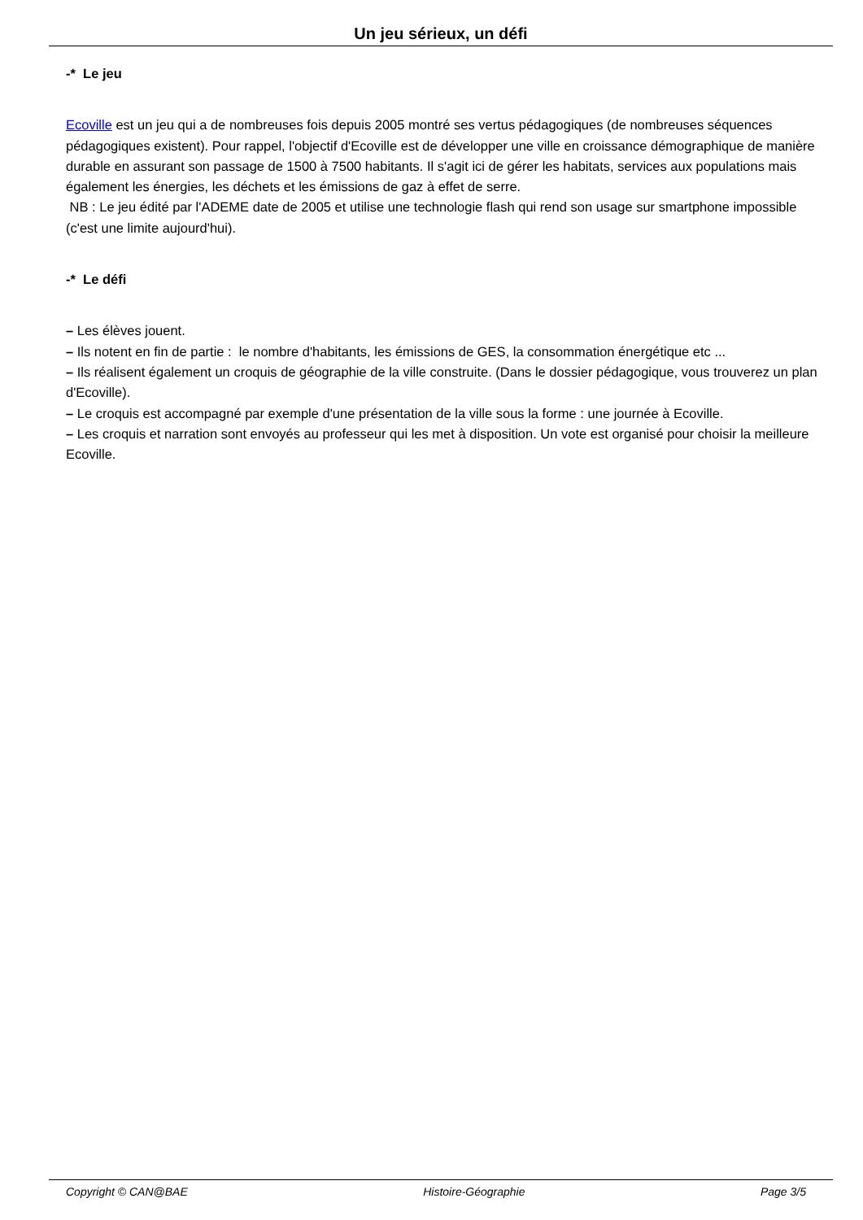Un jeu sérieux, un défi
-* Le jeu
Ecoville est un jeu qui a de nombreuses fois depuis 2005 montré ses vertus pédagogiques (de nombreuses séquences pédagogiques existent). Pour rappel, l'objectif d'Ecoville est de développer une ville en croissance démographique de manière durable en assurant son passage de 1500 à 7500 habitants. Il s'agit ici de gérer les habitats, services aux populations mais également les énergies, les déchets et les émissions de gaz à effet de serre.
NB : Le jeu édité par l'ADEME date de 2005 et utilise une technologie flash qui rend son usage sur smartphone impossible (c'est une limite aujourd'hui).
-* Le défi
– Les élèves jouent.
– Ils notent en fin de partie : le nombre d'habitants, les émissions de GES, la consommation énergétique etc ...
– Ils réalisent également un croquis de géographie de la ville construite. (Dans le dossier pédagogique, vous trouverez un plan d'Ecoville).
– Le croquis est accompagné par exemple d'une présentation de la ville sous la forme : une journée à Ecoville.
– Les croquis et narration sont envoyés au professeur qui les met à disposition. Un vote est organisé pour choisir la meilleure Ecoville.
Copyright © CAN@BAE Histoire-Géographie Page 3/5